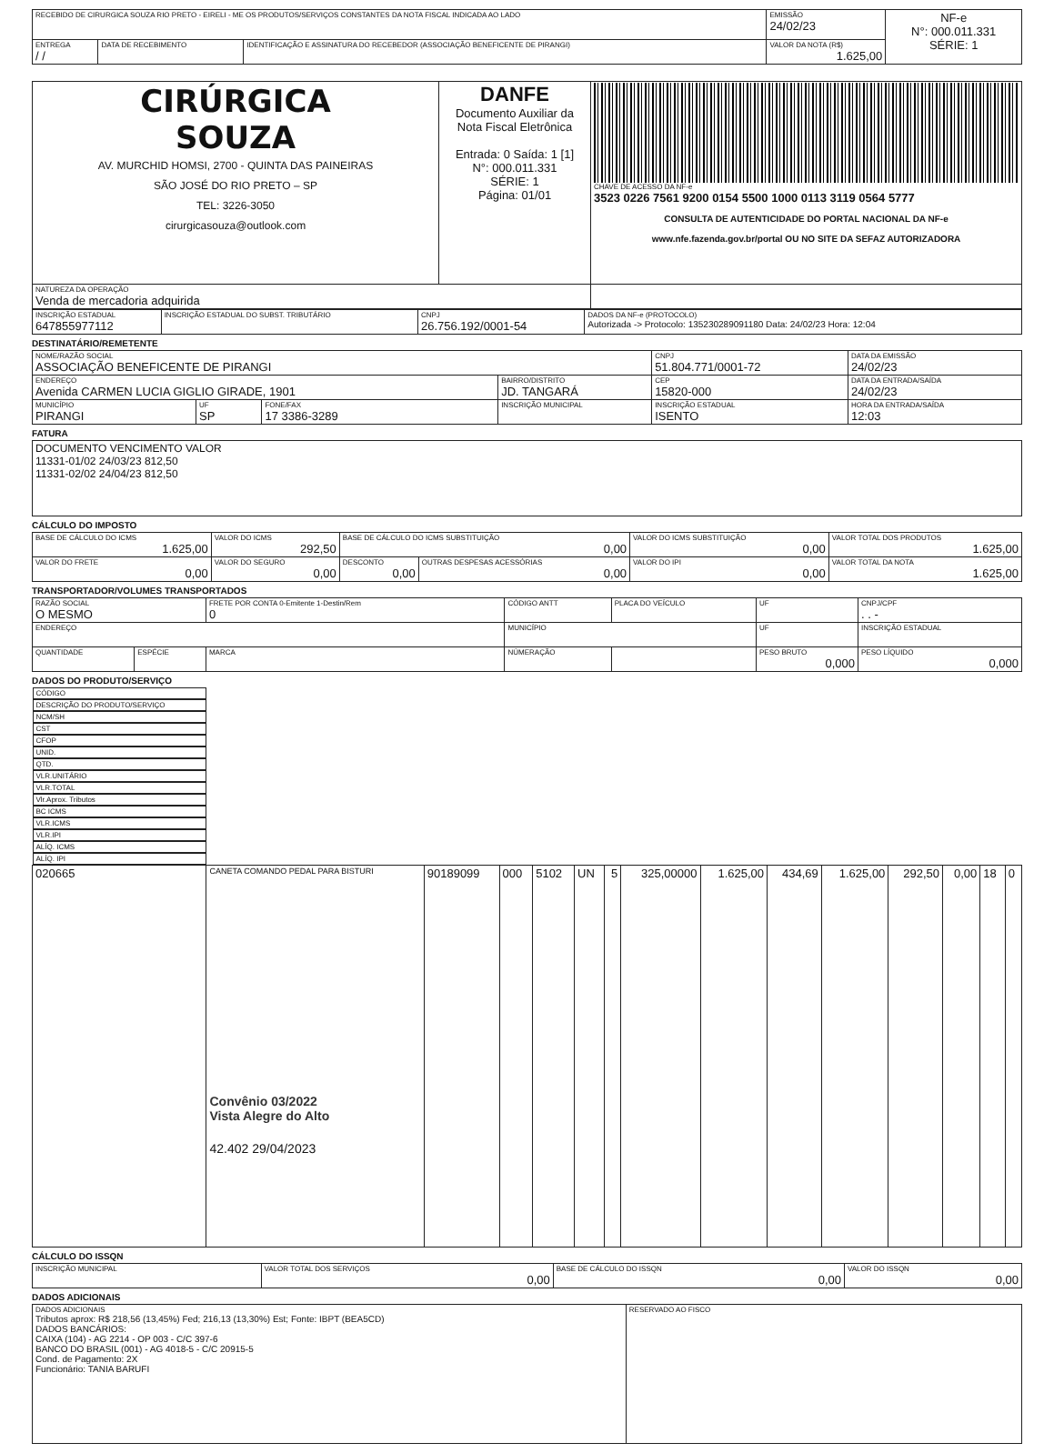| RECEBIDO DE CIRURGICA SOUZA RIO PRETO - EIRELI - ME OS PRODUTOS/SERVIÇOS CONSTANTES DA NOTA FISCAL INDICADA AO LADO | | | EMISSÃO 24/02/23 | NF-e N°: 000.011.331 SÉRIE: 1 |
| ENTREGA / / | DATA DE RECEBIMENTO | IDENTIFICAÇÃO E ASSINATURA DO RECEBEDOR (ASSOCIAÇÃO BENEFICENTE DE PIRANGI) | VALOR DA NOTA (R$) 1.625,00 | |
| CIRÚRGICA SOUZA AV. MURCHID HOMSI, 2700 - QUINTA DAS PAINEIRAS SÃO JOSÉ DO RIO PRETO – SP TEL: 3226-3050 cirurgicasouza@outlook.com | DANFE Documento Auxiliar da Nota Fiscal Eletrônica Entrada: 0 Saída: 1 [1] N°: 000.011.331 SÉRIE: 1 Página: 01/01 | CHAVE DE ACESSO DA NF-e 3523 0226 7561 9200 0154 5500 1000 0113 3119 0564 5777 CONSULTA DE AUTENTICIDADE DO PORTAL NACIONAL DA NF-e www.nfe.fazenda.gov.br/portal OU NO SITE DA SEFAZ AUTORIZADORA |
| NATUREZA DA OPERAÇÃO Venda de mercadoria adquirida | | |
| INSCRIÇÃO ESTADUAL 647855977112 | INSCRIÇÃO ESTADUAL DO SUBST. TRIBUTÁRIO | CNPJ 26.756.192/0001-54 | DADOS DA NF-e (PROTOCOLO) Autorizada -> Protocolo: 135230289091180 Data: 24/02/23 Hora: 12:04 |
DESTINATÁRIO/REMETENTE
| NOME/RAZÃO SOCIAL ASSOCIAÇÃO BENEFICENTE DE PIRANGI | | | | CNPJ 51.804.771/0001-72 | DATA DA EMISSÃO 24/02/23 |
| ENDEREÇO Avenida CARMEN LUCIA GIGLIO GIRADE, 1901 | | | BAIRRO/DISTRITO JD. TANGARÁ | CEP 15820-000 | DATA DA ENTRADA/SAÍDA 24/02/23 |
| MUNICÍPIO PIRANGI | UF SP | FONE/FAX 17 3386-3289 | INSCRIÇÃO MUNICIPAL | INSCRIÇÃO ESTADUAL ISENTO | HORA DA ENTRADA/SAÍDA 12:03 |
FATURA
| DOCUMENTO VENCIMENTO VALOR 11331-01/02 24/03/23 812,50 11331-02/02 24/04/23 812,50 |
CÁLCULO DO IMPOSTO
| BASE DE CÁLCULO DO ICMS 1.625,00 | VALOR DO ICMS 292,50 | BASE DE CÁLCULO DO ICMS SUBSTITUIÇÃO 0,00 | | VALOR DO ICMS SUBSTITUIÇÃO 0,00 | VALOR TOTAL DOS PRODUTOS 1.625,00 |
| VALOR DO FRETE 0,00 | VALOR DO SEGURO 0,00 | DESCONTO 0,00 | OUTRAS DESPESAS ACESSÓRIAS 0,00 | VALOR DO IPI 0,00 | VALOR TOTAL DA NOTA 1.625,00 |
TRANSPORTADOR/VOLUMES TRANSPORTADOS
| RAZÃO SOCIAL O MESMO | | FRETE POR CONTA 0-Emitente 1-Destin/Rem 0 | CÓDIGO ANTT | PLACA DO VEÍCULO | UF | CNPJ/CPF . . - |
| ENDEREÇO | | | MUNICÍPIO | | UF | INSCRIÇÃO ESTADUAL |
| QUANTIDADE | ESPÉCIE | MARCA | NÚMERAÇÃO | | PESO BRUTO 0,000 | PESO LÍQUIDO 0,000 |
DADOS DO PRODUTO/SERVIÇO
| CÓDIGO | DESCRIÇÃO DO PRODUTO/SERVIÇO | NCM/SH | CST | CFOP | UNID. | QTD. | VLR.UNITÁRIO | VLR.TOTAL | Vlr.Aprox. Tributos | BC ICMS | VLR.ICMS | VLR.IPI | ALÍQ. ICMS | ALÍQ. IPI |
| --- | --- | --- | --- | --- | --- | --- | --- | --- | --- | --- | --- | --- | --- | --- |
| 020665 | CANETA COMANDO PEDAL PARA BISTURI Convênio 03/2022 Vista Alegre do Alto 42.402 29/04/2023 | 90189099 | 000 | 5102 | UN | 5 | 325,00000 | 1.625,00 | 434,69 | 1.625,00 | 292,50 | 0,00 | 18 | 0 |
CÁLCULO DO ISSQN
| INSCRIÇÃO MUNICIPAL | VALOR TOTAL DOS SERVIÇOS 0,00 | BASE DE CÁLCULO DO ISSQN 0,00 | VALOR DO ISSQN 0,00 |
DADOS ADICIONAIS
| DADOS ADICIONAIS Tributos aprox: R$ 218,56 (13,45%) Fed; 216,13 (13,30%) Est; Fonte: IBPT (BEA5CD) DADOS BANCÁRIOS: CAIXA (104) - AG 2214 - OP 003 - C/C 397-6 BANCO DO BRASIL (001) - AG 4018-5 - C/C 20915-5 Cond. de Pagamento: 2X Funcionário: TANIA BARUFI | RESERVADO AO FISCO |